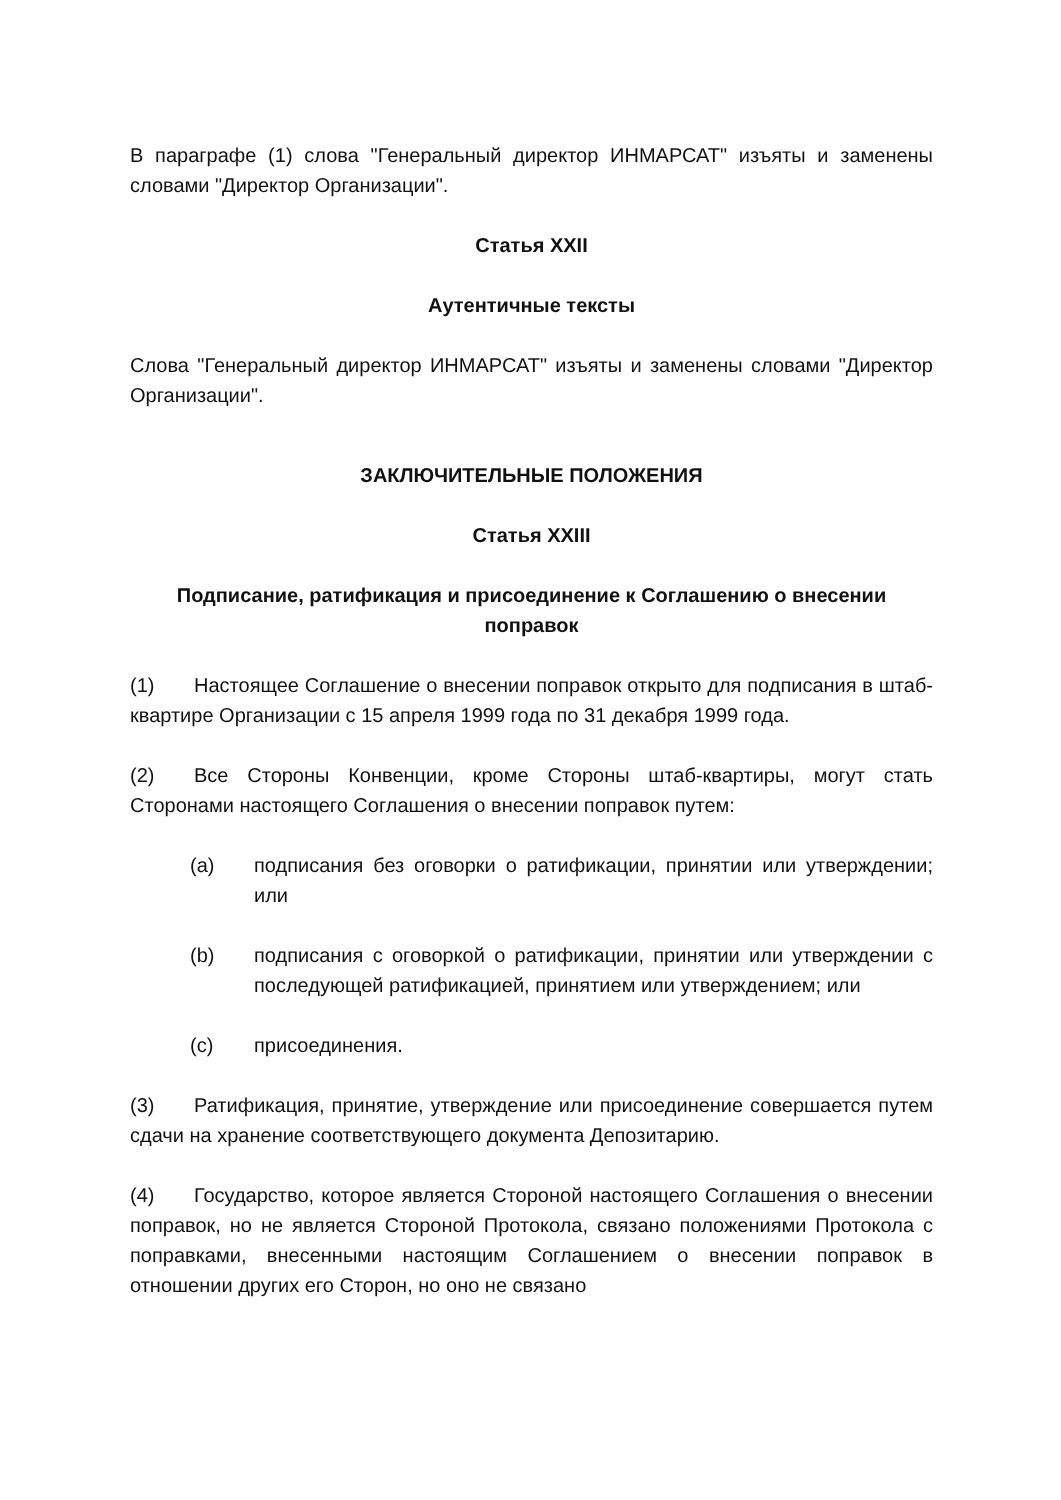В параграфе (1) слова "Генеральный директор ИНМАРСАТ" изъяты и заменены словами "Директор Организации".
Статья XXII
Аутентичные тексты
Слова "Генеральный директор ИНМАРСАТ" изъяты и заменены словами "Директор Организации".
ЗАКЛЮЧИТЕЛЬНЫЕ ПОЛОЖЕНИЯ
Статья XXIII
Подписание, ратификация и присоединение к Соглашению о внесении поправок
(1) Настоящее Соглашение о внесении поправок открыто для подписания в штаб-квартире Организации с 15 апреля 1999 года по 31 декабря 1999 года.
(2) Все Стороны Конвенции, кроме Стороны штаб-квартиры, могут стать Сторонами настоящего Соглашения о внесении поправок путем:
(a) подписания без оговорки о ратификации, принятии или утверждении; или
(b) подписания с оговоркой о ратификации, принятии или утверждении с последующей ратификацией, принятием или утверждением; или
(c) присоединения.
(3) Ратификация, принятие, утверждение или присоединение совершается путем сдачи на хранение соответствующего документа Депозитарию.
(4) Государство, которое является Стороной настоящего Соглашения о внесении поправок, но не является Стороной Протокола, связано положениями Протокола с поправками, внесенными настоящим Соглашением о внесении поправок в отношении других его Сторон, но оно не связано